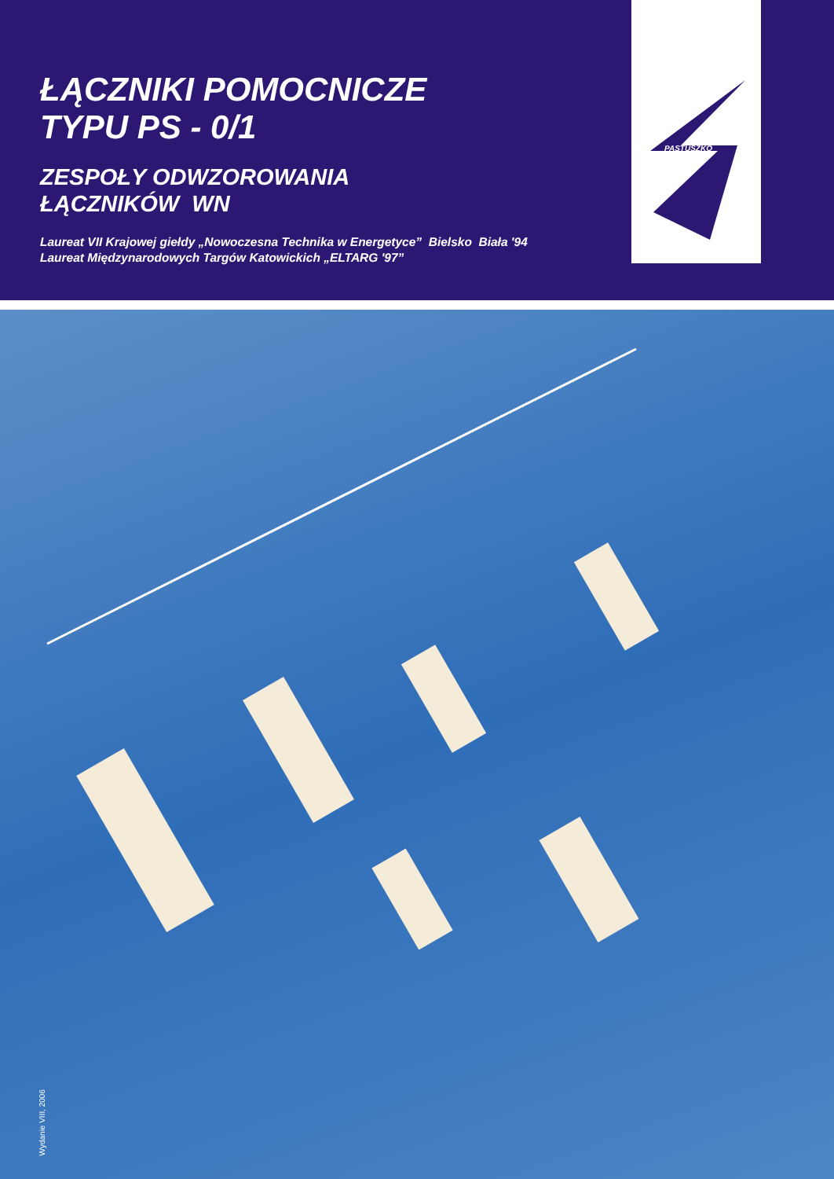ŁĄCZNIKI POMOCNICZE
TYPU PS - 0/1
ZESPOŁY ODWZOROWANIA
ŁĄCZNIKÓW WN
Laureat VII Krajowej giełdy „Nowoczesna Technika w Energetyce” Bielsko Biała '94
Laureat Międzynarodowych Targów Katowickich „ELTARG '97”
PASTUSZKO
Wydanie VIII, 2006